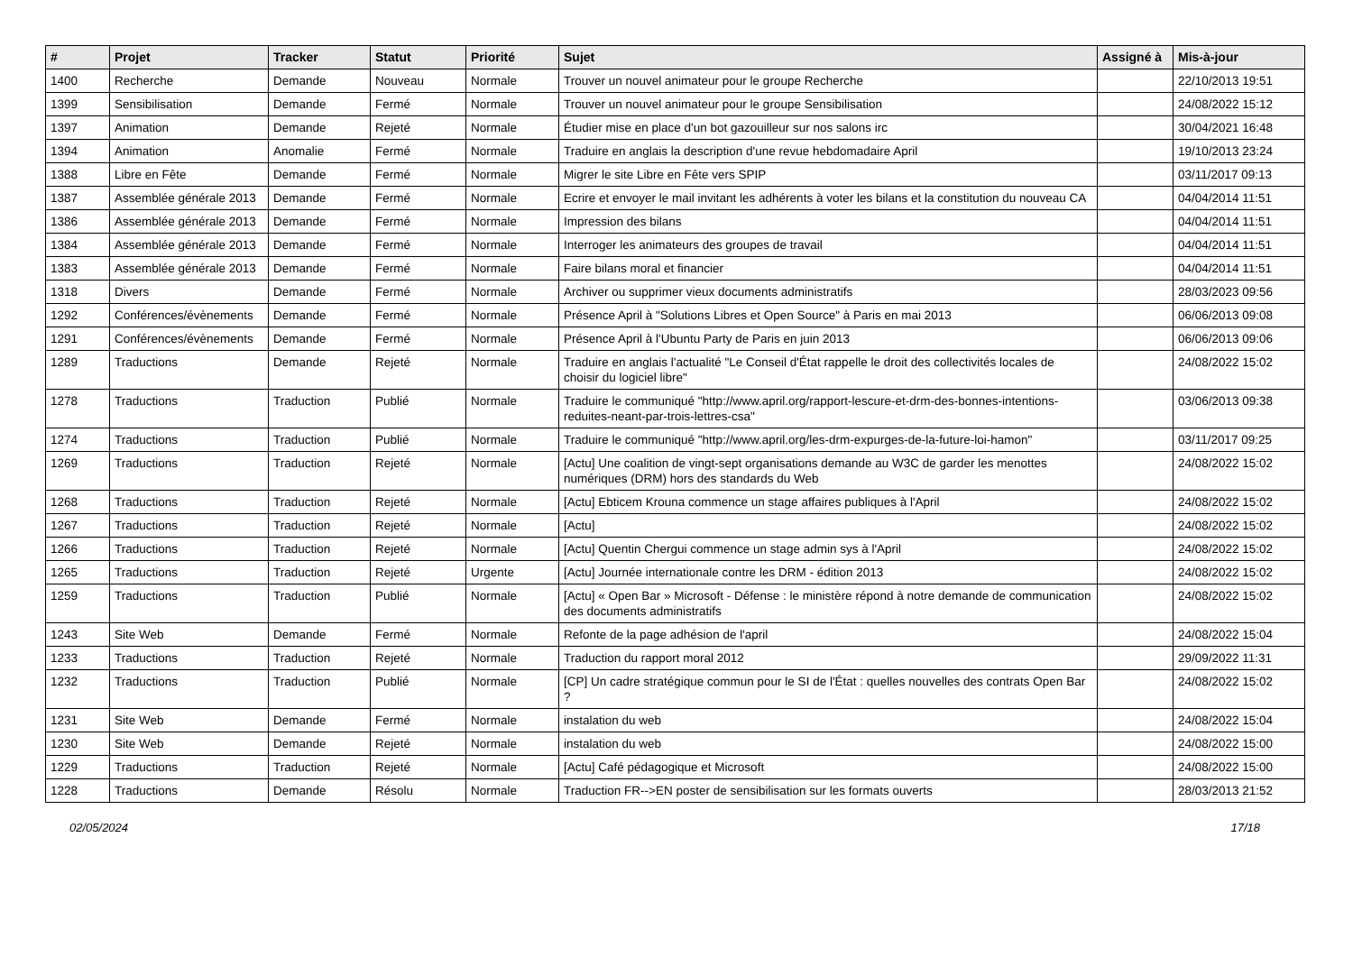| # | Projet | Tracker | Statut | Priorité | Sujet | Assigné à | Mis-à-jour |
| --- | --- | --- | --- | --- | --- | --- | --- |
| 1400 | Recherche | Demande | Nouveau | Normale | Trouver un nouvel animateur pour le groupe Recherche | | 22/10/2013 19:51 |
| 1399 | Sensibilisation | Demande | Fermé | Normale | Trouver un nouvel animateur pour le groupe Sensibilisation | | 24/08/2022 15:12 |
| 1397 | Animation | Demande | Rejeté | Normale | Étudier mise en place d'un bot gazouilleur sur nos salons irc | | 30/04/2021 16:48 |
| 1394 | Animation | Anomalie | Fermé | Normale | Traduire en anglais la description d'une revue hebdomadaire April | | 19/10/2013 23:24 |
| 1388 | Libre en Fête | Demande | Fermé | Normale | Migrer le site Libre en Fête vers SPIP | | 03/11/2017 09:13 |
| 1387 | Assemblée générale 2013 | Demande | Fermé | Normale | Ecrire et envoyer le mail invitant les adhérents à voter les bilans et la constitution du nouveau CA | | 04/04/2014 11:51 |
| 1386 | Assemblée générale 2013 | Demande | Fermé | Normale | Impression des bilans | | 04/04/2014 11:51 |
| 1384 | Assemblée générale 2013 | Demande | Fermé | Normale | Interroger les animateurs des groupes de travail | | 04/04/2014 11:51 |
| 1383 | Assemblée générale 2013 | Demande | Fermé | Normale | Faire bilans moral et financier | | 04/04/2014 11:51 |
| 1318 | Divers | Demande | Fermé | Normale | Archiver ou supprimer vieux documents administratifs | | 28/03/2023 09:56 |
| 1292 | Conférences/évènements | Demande | Fermé | Normale | Présence April à "Solutions Libres et Open Source" à Paris en mai 2013 | | 06/06/2013 09:08 |
| 1291 | Conférences/évènements | Demande | Fermé | Normale | Présence April à l'Ubuntu Party de Paris en juin 2013 | | 06/06/2013 09:06 |
| 1289 | Traductions | Demande | Rejeté | Normale | Traduire en anglais l'actualité "Le Conseil d'État rappelle le droit des collectivités locales de choisir du logiciel libre" | | 24/08/2022 15:02 |
| 1278 | Traductions | Traduction | Publié | Normale | Traduire le communiqué "http://www.april.org/rapport-lescure-et-drm-des-bonnes-intentions-reduites-neant-par-trois-lettres-csa" | | 03/06/2013 09:38 |
| 1274 | Traductions | Traduction | Publié | Normale | Traduire le communiqué "http://www.april.org/les-drm-expurges-de-la-future-loi-hamon" | | 03/11/2017 09:25 |
| 1269 | Traductions | Traduction | Rejeté | Normale | [Actu] Une coalition de vingt-sept organisations demande au W3C de garder les menottes numériques (DRM) hors des standards du Web | | 24/08/2022 15:02 |
| 1268 | Traductions | Traduction | Rejeté | Normale | [Actu] Ebticem Krouna commence un stage affaires publiques à l'April | | 24/08/2022 15:02 |
| 1267 | Traductions | Traduction | Rejeté | Normale | [Actu] | | 24/08/2022 15:02 |
| 1266 | Traductions | Traduction | Rejeté | Normale | [Actu] Quentin Chergui commence un stage admin sys à l'April | | 24/08/2022 15:02 |
| 1265 | Traductions | Traduction | Rejeté | Urgente | [Actu] Journée internationale contre les DRM - édition 2013 | | 24/08/2022 15:02 |
| 1259 | Traductions | Traduction | Publié | Normale | [Actu] « Open Bar » Microsoft - Défense : le ministère répond à notre demande de communication des documents administratifs | | 24/08/2022 15:02 |
| 1243 | Site Web | Demande | Fermé | Normale | Refonte de la page adhésion de l'april | | 24/08/2022 15:04 |
| 1233 | Traductions | Traduction | Rejeté | Normale | Traduction du rapport moral 2012 | | 29/09/2022 11:31 |
| 1232 | Traductions | Traduction | Publié | Normale | [CP] Un cadre stratégique commun pour le SI de l'État : quelles nouvelles des contrats Open Bar ? | | 24/08/2022 15:02 |
| 1231 | Site Web | Demande | Fermé | Normale | instalation du web | | 24/08/2022 15:04 |
| 1230 | Site Web | Demande | Rejeté | Normale | instalation du web | | 24/08/2022 15:00 |
| 1229 | Traductions | Traduction | Rejeté | Normale | [Actu] Café pédagogique et Microsoft | | 24/08/2022 15:00 |
| 1228 | Traductions | Demande | Résolu | Normale | Traduction FR-->EN poster de sensibilisation sur les formats ouverts | | 28/03/2013 21:52 |
02/05/2024 17/18